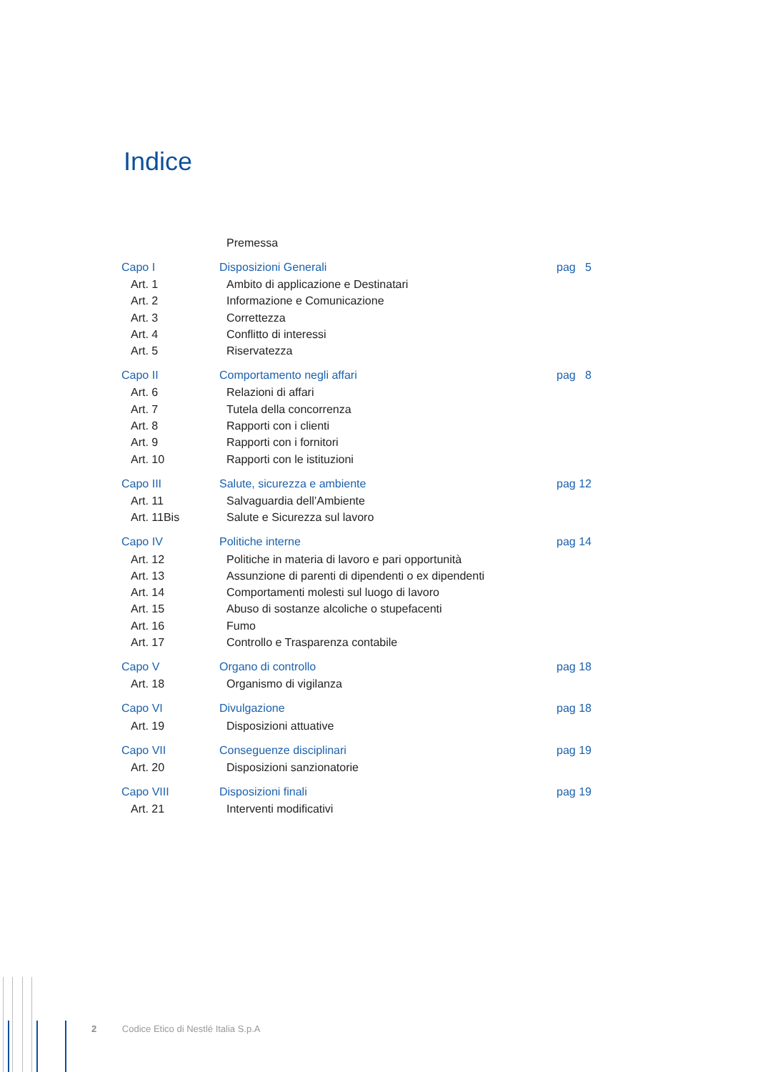Indice
| | Premessa | |
| Capo I | Disposizioni Generali | pag 5 |
| Art. 1 | Ambito di applicazione e Destinatari | |
| Art. 2 | Informazione e Comunicazione | |
| Art. 3 | Correttezza | |
| Art. 4 | Conflitto di interessi | |
| Art. 5 | Riservatezza | |
| Capo II | Comportamento negli affari | pag 8 |
| Art. 6 | Relazioni di affari | |
| Art. 7 | Tutela della concorrenza | |
| Art. 8 | Rapporti con i clienti | |
| Art. 9 | Rapporti con i fornitori | |
| Art. 10 | Rapporti con le istituzioni | |
| Capo III | Salute, sicurezza e ambiente | pag 12 |
| Art. 11 | Salvaguardia dell’Ambiente | |
| Art. 11Bis | Salute e Sicurezza sul lavoro | |
| Capo IV | Politiche interne | pag 14 |
| Art. 12 | Politiche in materia di lavoro e pari opportunità | |
| Art. 13 | Assunzione di parenti di dipendenti o ex dipendenti | |
| Art. 14 | Comportamenti molesti sul luogo di lavoro | |
| Art. 15 | Abuso di sostanze alcoliche o stupefacenti | |
| Art. 16 | Fumo | |
| Art. 17 | Controllo e Trasparenza contabile | |
| Capo V | Organo di controllo | pag 18 |
| Art. 18 | Organismo di vigilanza | |
| Capo VI | Divulgazione | pag 18 |
| Art. 19 | Disposizioni attuative | |
| Capo VII | Conseguenze disciplinari | pag 19 |
| Art. 20 | Disposizioni sanzionatorie | |
| Capo VIII | Disposizioni finali | pag 19 |
| Art. 21 | Interventi modificativi | |
2 Codice Etico di Nestlé Italia S.p.A